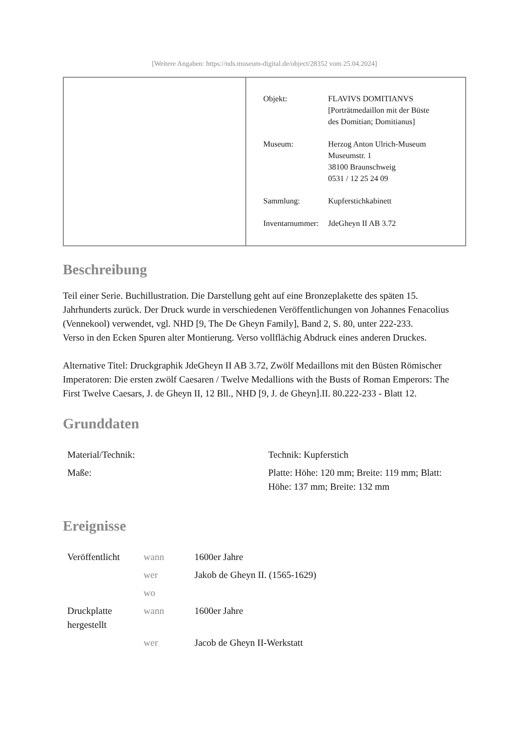[Weitere Angaben: https://nds.museum-digital.de/object/28352 vom 25.04.2024]
| Objekt: | FLAVIVS DOMITIANVS [Porträtmedaillon mit der Büste des Domitian; Domitianus] |
| Museum: | Herzog Anton Ulrich-Museum Museumstr. 1 38100 Braunschweig 0531 / 12 25 24 09 |
| Sammlung: | Kupferstichkabinett |
| Inventarnummer: | JdeGheyn II AB 3.72 |
Beschreibung
Teil einer Serie. Buchillustration. Die Darstellung geht auf eine Bronzeplakette des späten 15. Jahrhunderts zurück. Der Druck wurde in verschiedenen Veröffentlichungen von Johannes Fenacolius (Vennekool) verwendet, vgl. NHD [9, The De Gheyn Family], Band 2, S. 80, unter 222-233.
Verso in den Ecken Spuren alter Montierung. Verso vollflächig Abdruck eines anderen Druckes.
Alternative Titel: Druckgraphik JdeGheyn II AB 3.72, Zwölf Medaillons mit den Büsten Römischer Imperatoren: Die ersten zwölf Caesaren / Twelve Medallions with the Busts of Roman Emperors: The First Twelve Caesars, J. de Gheyn II, 12 Bll., NHD [9, J. de Gheyn].II. 80.222-233 - Blatt 12.
Grunddaten
| Material/Technik: | Technik: Kupferstich |
| Maße: | Platte: Höhe: 120 mm; Breite: 119 mm; Blatt: Höhe: 137 mm; Breite: 132 mm |
Ereignisse
| Veröffentlicht | wann | 1600er Jahre |
| | wer | Jakob de Gheyn II. (1565-1629) |
| | wo | |
| Druckplatte hergestellt | wann | 1600er Jahre |
| | wer | Jacob de Gheyn II-Werkstatt |